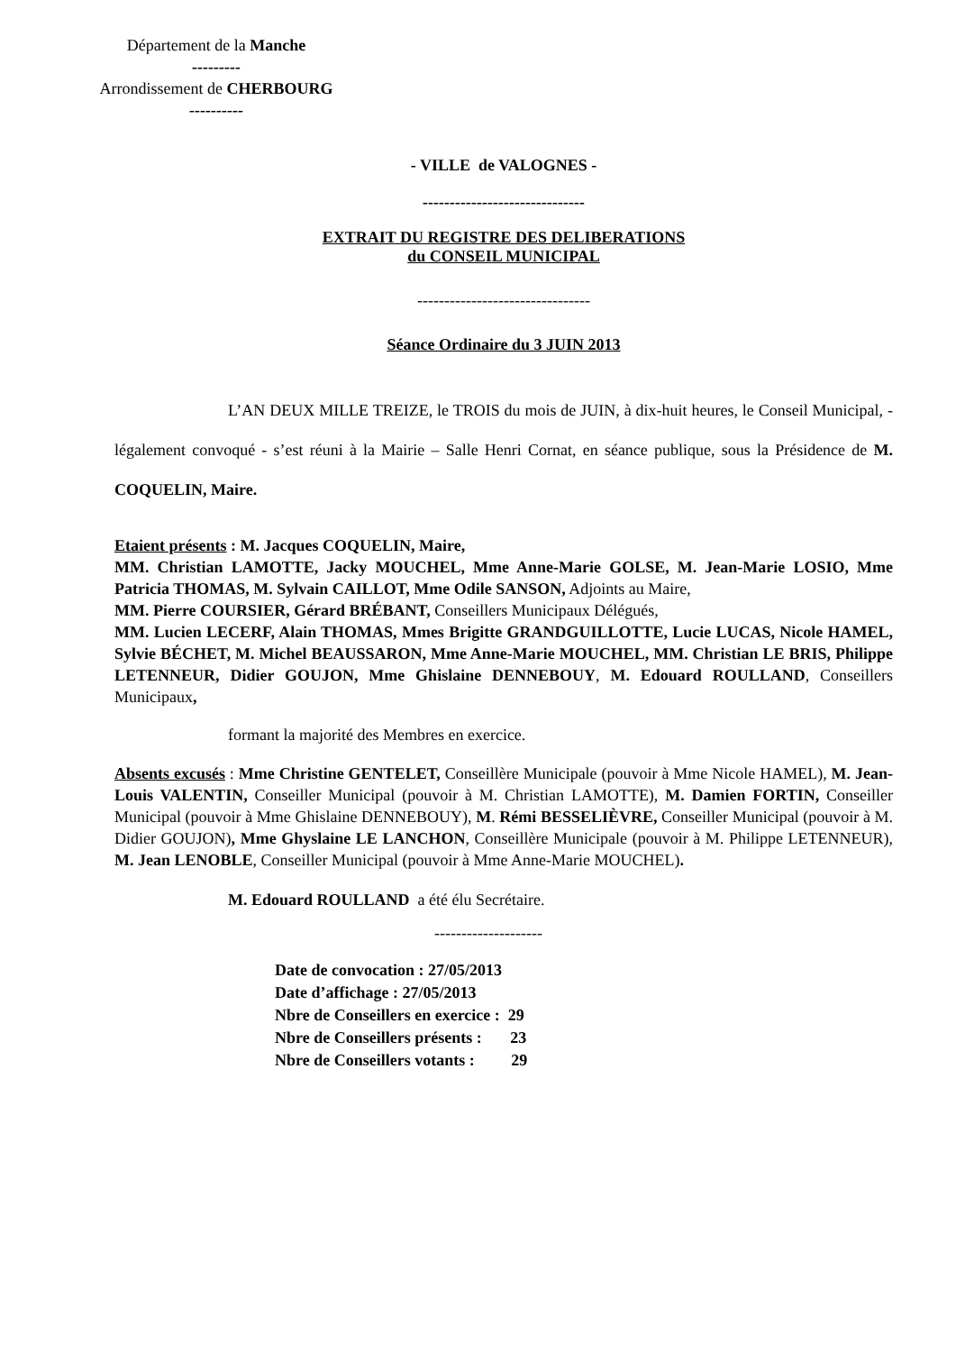Département de la Manche
---------
Arrondissement de CHERBOURG
----------
- VILLE de VALOGNES -
------------------------------
EXTRAIT DU REGISTRE DES DELIBERATIONS
du CONSEIL MUNICIPAL
--------------------------------
Séance Ordinaire du 3 JUIN 2013
L’AN DEUX MILLE TREIZE, le TROIS du mois de JUIN, à dix-huit heures, le Conseil Municipal, - légalement convoqué - s’est réuni à la Mairie – Salle Henri Cornat, en séance publique, sous la Présidence de M. COQUELIN, Maire.
Etaient présents : M. Jacques COQUELIN, Maire,
MM. Christian LAMOTTE, Jacky MOUCHEL, Mme Anne-Marie GOLSE, M. Jean-Marie LOSIO, Mme Patricia THOMAS, M. Sylvain CAILLOT, Mme Odile SANSON, Adjoints au Maire,
MM. Pierre COURSIER, Gérard BRÉBANT, Conseillers Municipaux Délégués,
MM. Lucien LECERF, Alain THOMAS, Mmes Brigitte GRANDGUILLOTTE, Lucie LUCAS, Nicole HAMEL, Sylvie BÉCHET, M. Michel BEAUSSARON, Mme Anne-Marie MOUCHEL, MM. Christian LE BRIS, Philippe LETENNEUR, Didier GOUJON, Mme Ghislaine DENNEBOUY, M. Edouard ROULLAND, Conseillers Municipaux,
formant la majorité des Membres en exercice.
Absents excusés : Mme Christine GENTELET, Conseillère Municipale (pouvoir à Mme Nicole HAMEL), M. Jean-Louis VALENTIN, Conseiller Municipal (pouvoir à M. Christian LAMOTTE), M. Damien FORTIN, Conseiller Municipal (pouvoir à Mme Ghislaine DENNEBOUY), M. Rémi BESSELIÈVRE, Conseiller Municipal (pouvoir à M. Didier GOUJON), Mme Ghyslaine LE LANCHON, Conseillère Municipale (pouvoir à M. Philippe LETENNEUR), M. Jean LENOBLE, Conseiller Municipal (pouvoir à Mme Anne-Marie MOUCHEL).
M. Edouard ROULLAND a été élu Secrétaire.
--------------------
Date de convocation : 27/05/2013
Date d’affichage : 27/05/2013
Nbre de Conseillers en exercice : 29
Nbre de Conseillers présents : 23
Nbre de Conseillers votants : 29